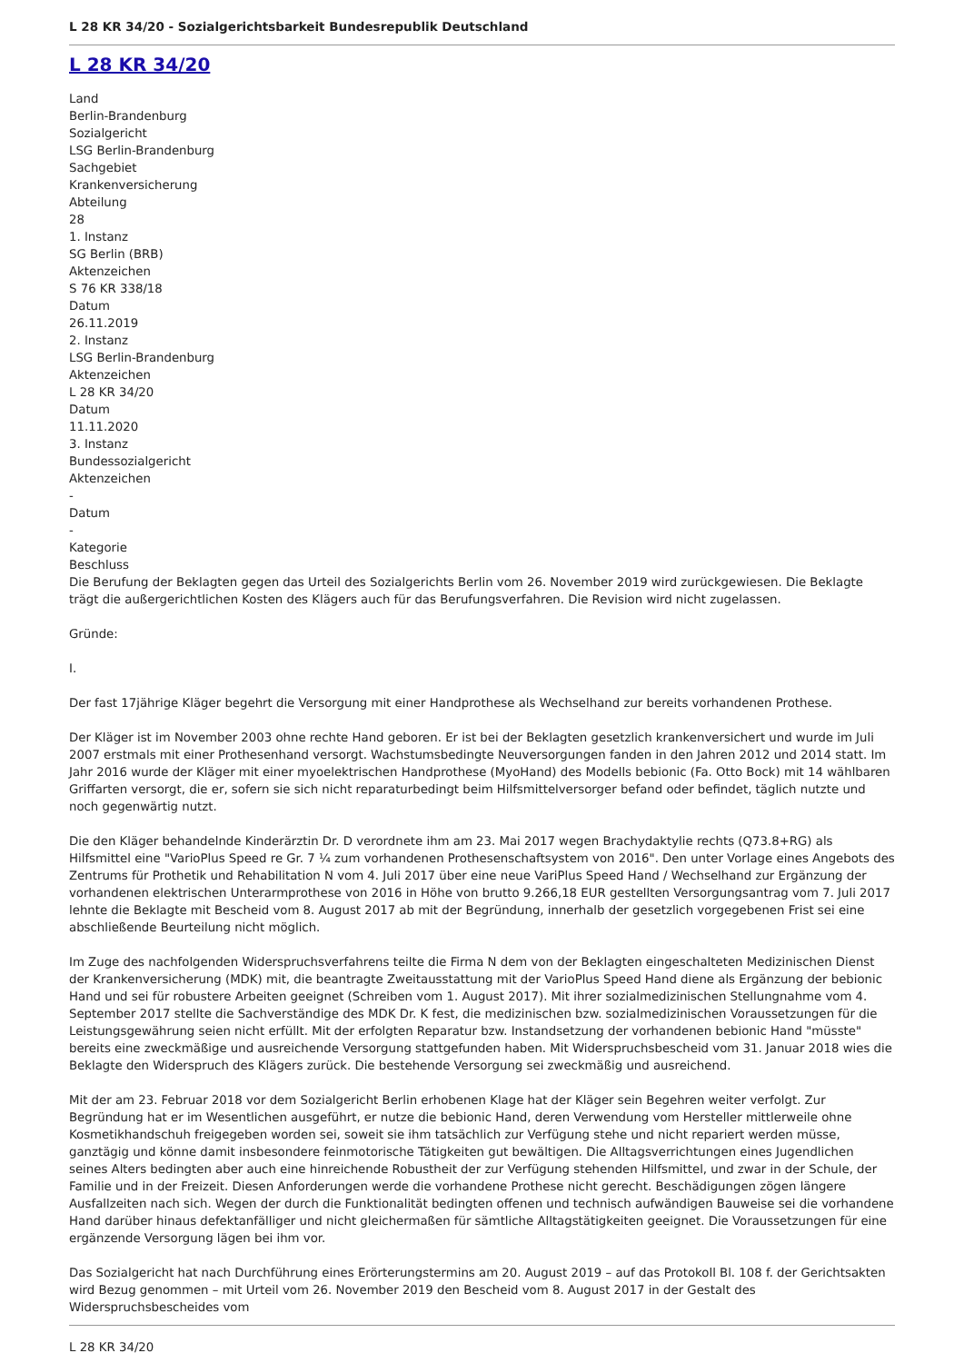L 28 KR 34/20 - Sozialgerichtsbarkeit Bundesrepublik Deutschland
L 28 KR 34/20
Land
Berlin-Brandenburg
Sozialgericht
LSG Berlin-Brandenburg
Sachgebiet
Krankenversicherung
Abteilung
28
1. Instanz
SG Berlin (BRB)
Aktenzeichen
S 76 KR 338/18
Datum
26.11.2019
2. Instanz
LSG Berlin-Brandenburg
Aktenzeichen
L 28 KR 34/20
Datum
11.11.2020
3. Instanz
Bundessozialgericht
Aktenzeichen
-
Datum
-
Kategorie
Beschluss
Die Berufung der Beklagten gegen das Urteil des Sozialgerichts Berlin vom 26. November 2019 wird zurückgewiesen. Die Beklagte trägt die außergerichtlichen Kosten des Klägers auch für das Berufungsverfahren. Die Revision wird nicht zugelassen.
Gründe:
I.
Der fast 17jährige Kläger begehrt die Versorgung mit einer Handprothese als Wechselhand zur bereits vorhandenen Prothese.
Der Kläger ist im November 2003 ohne rechte Hand geboren. Er ist bei der Beklagten gesetzlich krankenversichert und wurde im Juli 2007 erstmals mit einer Prothesenhand versorgt. Wachstumsbedingte Neuversorgungen fanden in den Jahren 2012 und 2014 statt. Im Jahr 2016 wurde der Kläger mit einer myoelektrischen Handprothese (MyoHand) des Modells bebionic (Fa. Otto Bock) mit 14 wählbaren Griffarten versorgt, die er, sofern sie sich nicht reparaturbedingt beim Hilfsmittelversorger befand oder befindet, täglich nutzte und noch gegenwärtig nutzt.
Die den Kläger behandelnde Kinderärztin Dr. D verordnete ihm am 23. Mai 2017 wegen Brachydaktylie rechts (Q73.8+RG) als Hilfsmittel eine "VarioPlus Speed re Gr. 7 ¼ zum vorhandenen Prothesenschaftsystem von 2016". Den unter Vorlage eines Angebots des Zentrums für Prothetik und Rehabilitation N vom 4. Juli 2017 über eine neue VariPlus Speed Hand / Wechselhand zur Ergänzung der vorhandenen elektrischen Unterarmprothese von 2016 in Höhe von brutto 9.266,18 EUR gestellten Versorgungsantrag vom 7. Juli 2017 lehnte die Beklagte mit Bescheid vom 8. August 2017 ab mit der Begründung, innerhalb der gesetzlich vorgegebenen Frist sei eine abschließende Beurteilung nicht möglich.
Im Zuge des nachfolgenden Widerspruchsverfahrens teilte die Firma N dem von der Beklagten eingeschalteten Medizinischen Dienst der Krankenversicherung (MDK) mit, die beantragte Zweitausstattung mit der VarioPlus Speed Hand diene als Ergänzung der bebionic Hand und sei für robustere Arbeiten geeignet (Schreiben vom 1. August 2017). Mit ihrer sozialmedizinischen Stellungnahme vom 4. September 2017 stellte die Sachverständige des MDK Dr. K fest, die medizinischen bzw. sozialmedizinischen Voraussetzungen für die Leistungsgewährung seien nicht erfüllt. Mit der erfolgten Reparatur bzw. Instandsetzung der vorhandenen bebionic Hand "müsste" bereits eine zweckmäßige und ausreichende Versorgung stattgefunden haben. Mit Widerspruchsbescheid vom 31. Januar 2018 wies die Beklagte den Widerspruch des Klägers zurück. Die bestehende Versorgung sei zweckmäßig und ausreichend.
Mit der am 23. Februar 2018 vor dem Sozialgericht Berlin erhobenen Klage hat der Kläger sein Begehren weiter verfolgt. Zur Begründung hat er im Wesentlichen ausgeführt, er nutze die bebionic Hand, deren Verwendung vom Hersteller mittlerweile ohne Kosmetikhandschuh freigegeben worden sei, soweit sie ihm tatsächlich zur Verfügung stehe und nicht repariert werden müsse, ganztägig und könne damit insbesondere feinmotorische Tätigkeiten gut bewältigen. Die Alltagsverrichtungen eines Jugendlichen seines Alters bedingten aber auch eine hinreichende Robustheit der zur Verfügung stehenden Hilfsmittel, und zwar in der Schule, der Familie und in der Freizeit. Diesen Anforderungen werde die vorhandene Prothese nicht gerecht. Beschädigungen zögen längere Ausfallzeiten nach sich. Wegen der durch die Funktionalität bedingten offenen und technisch aufwändigen Bauweise sei die vorhandene Hand darüber hinaus defektanfälliger und nicht gleichermaßen für sämtliche Alltagstätigkeiten geeignet. Die Voraussetzungen für eine ergänzende Versorgung lägen bei ihm vor.
Das Sozialgericht hat nach Durchführung eines Erörterungstermins am 20. August 2019 – auf das Protokoll Bl. 108 f. der Gerichtsakten wird Bezug genommen – mit Urteil vom 26. November 2019 den Bescheid vom 8. August 2017 in der Gestalt des Widerspruchsbescheides vom
L 28 KR 34/20